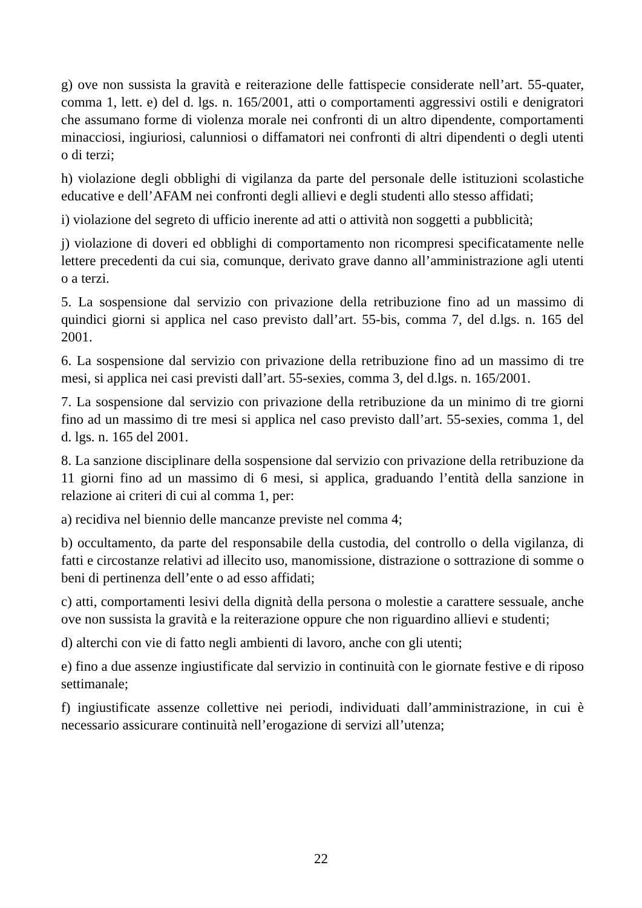g) ove non sussista la gravità e reiterazione delle fattispecie considerate nell’art. 55-quater, comma 1, lett. e) del d. lgs. n. 165/2001, atti o comportamenti aggressivi ostili e denigratori che assumano forme di violenza morale nei confronti di un altro dipendente, comportamenti minacciosi, ingiuriosi, calunniosi o diffamatori nei confronti di altri dipendenti o degli utenti o di terzi;
h) violazione degli obblighi di vigilanza da parte del personale delle istituzioni scolastiche educative e dell’AFAM nei confronti degli allievi e degli studenti allo stesso affidati;
i) violazione del segreto di ufficio inerente ad atti o attività non soggetti a pubblicità;
j) violazione di doveri ed obblighi di comportamento non ricompresi specificatamente nelle lettere precedenti da cui sia, comunque, derivato grave danno all’amministrazione agli utenti o a terzi.
5. La sospensione dal servizio con privazione della retribuzione fino ad un massimo di quindici giorni si applica nel caso previsto dall’art. 55-bis, comma 7, del d.lgs. n. 165 del 2001.
6. La sospensione dal servizio con privazione della retribuzione fino ad un massimo di tre mesi, si applica nei casi previsti dall’art. 55-sexies, comma 3, del d.lgs. n. 165/2001.
7. La sospensione dal servizio con privazione della retribuzione da un minimo di tre giorni fino ad un massimo di tre mesi si applica nel caso previsto dall’art. 55-sexies, comma 1, del d. lgs. n. 165 del 2001.
8. La sanzione disciplinare della sospensione dal servizio con privazione della retribuzione da 11 giorni fino ad un massimo di 6 mesi, si applica, graduando l’entità della sanzione in relazione ai criteri di cui al comma 1, per:
a) recidiva nel biennio delle mancanze previste nel comma 4;
b) occultamento, da parte del responsabile della custodia, del controllo o della vigilanza, di fatti e circostanze relativi ad illecito uso, manomissione, distrazione o sottrazione di somme o beni di pertinenza dell’ente o ad esso affidati;
c) atti, comportamenti lesivi della dignità della persona o molestie a carattere sessuale, anche ove non sussista la gravità e la reiterazione oppure che non riguardino allievi e studenti;
d) alterchi con vie di fatto negli ambienti di lavoro, anche con gli utenti;
e) fino a due assenze ingiustificate dal servizio in continuità con le giornate festive e di riposo settimanale;
f) ingiustificate assenze collettive nei periodi, individuati dall’amministrazione, in cui è necessario assicurare continuità nell’erogazione di servizi all’utenza;
22